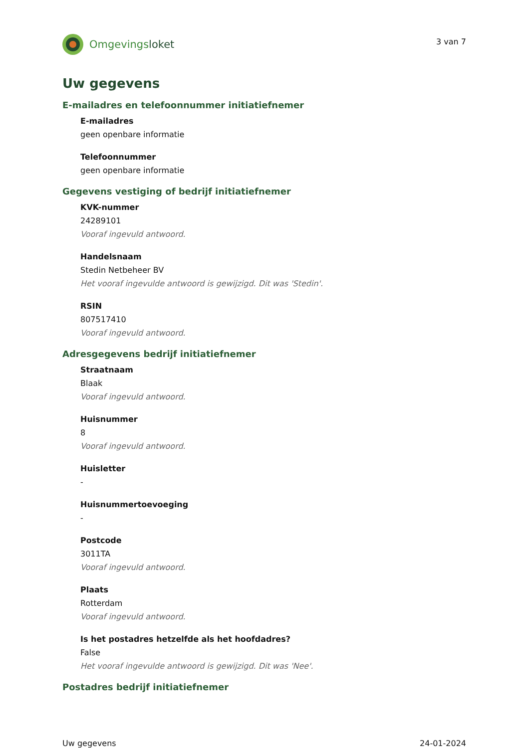Omgevingsloket
3 van 7
Uw gegevens
E-mailadres en telefoonnummer initiatiefnemer
E-mailadres
geen openbare informatie
Telefoonnummer
geen openbare informatie
Gegevens vestiging of bedrijf initiatiefnemer
KVK-nummer
24289101
Vooraf ingevuld antwoord.
Handelsnaam
Stedin Netbeheer BV
Het vooraf ingevulde antwoord is gewijzigd. Dit was 'Stedin'.
RSIN
807517410
Vooraf ingevuld antwoord.
Adresgegevens bedrijf initiatiefnemer
Straatnaam
Blaak
Vooraf ingevuld antwoord.
Huisnummer
8
Vooraf ingevuld antwoord.
Huisletter
-
Huisnummertoevoeging
-
Postcode
3011TA
Vooraf ingevuld antwoord.
Plaats
Rotterdam
Vooraf ingevuld antwoord.
Is het postadres hetzelfde als het hoofdadres?
False
Het vooraf ingevulde antwoord is gewijzigd. Dit was 'Nee'.
Postadres bedrijf initiatiefnemer
Uw gegevens 24-01-2024